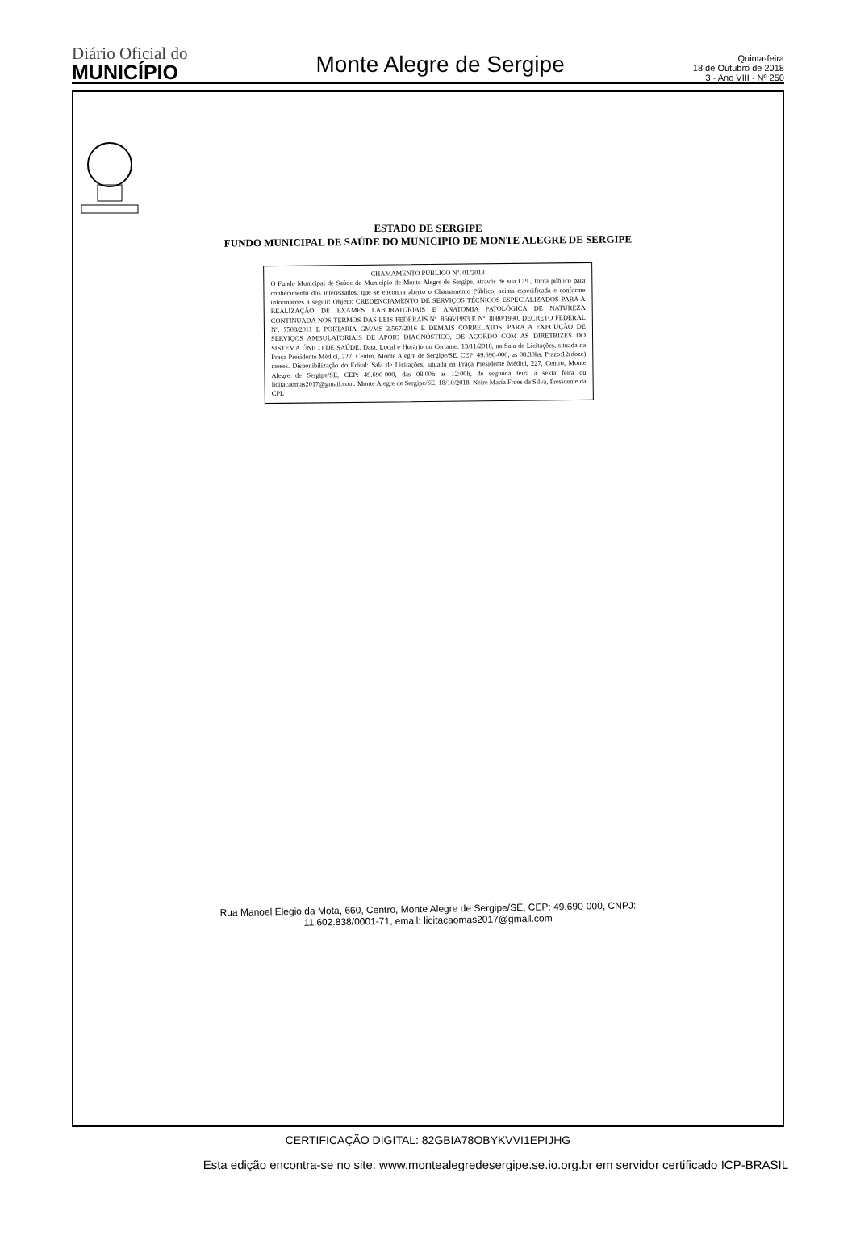Diário Oficial do
MUNICÍPIO
Monte Alegre de Sergipe
Quinta-feira
18 de Outubro de 2018
3 - Ano VIII - Nº 250
ESTADO DE SERGIPE
FUNDO MUNICIPAL DE SAÚDE DO MUNICIPIO DE MONTE ALEGRE DE SERGIPE
CHAMAMENTO PÚBLICO Nº. 01/2018
O Fundo Municipal de Saúde do Município de Monte Alegre de Sergipe, através de sua CPL, torna público para conhecimento dos interessados, que se encontra aberto o Chamamento Público, acima especificada e conforme informações a seguir: Objeto: CREDENCIAMENTO DE SERVIÇOS TÉCNICOS ESPECIALIZADOS PARA A REALIZAÇÃO DE EXAMES LABORATORIAIS E ANATOMIA PATOLÓGICA DE NATUREZA CONTINUADA NOS TERMOS DAS LEIS FEDERAIS Nº. 8666/1993 E Nº. 8080/1990, DECRETO FEDERAL Nº. 7508/2011 E PORTARIA GM/MS 2.567/2016 E DEMAIS CORRELATOS, PARA A EXECUÇÃO DE SERVIÇOS AMBULATORIAIS DE APOIO DIAGNÓSTICO, DE ACORDO COM AS DIRETRIZES DO SISTEMA ÚNICO DE SAÚDE. Data, Local e Horário do Certame: 13/11/2018, na Sala de Licitações, situada na Praça Presidente Médici, 227, Centro, Monte Alegre de Sergipe/SE, CEP: 49.690-000, as 08:30hs. Prazo:12(doze) meses. Disponibilização do Edital: Sala de Licitações, situada na Praça Presidente Médici, 227, Centro, Monte Alegre de Sergipe/SE, CEP: 49.690-000, das 08:00h as 12:00h, de segunda feira a sexta feira ou licitacaomas2017@gmail.com. Monte Alegre de Sergipe/SE, 18/10/2018. Neire Maria Froes da Silva, Presidente da CPL
Rua Manoel Elegio da Mota, 660, Centro, Monte Alegre de Sergipe/SE, CEP: 49.690-000, CNPJ:
11.602.838/0001-71, email: licitacaomas2017@gmail.com
CERTIFICAÇÃO DIGITAL: 82GBIA78OBYKVVI1EPIJHG
Esta edição encontra-se no site: www.montealegredesergipe.se.io.org.br em servidor certificado ICP-BRASIL